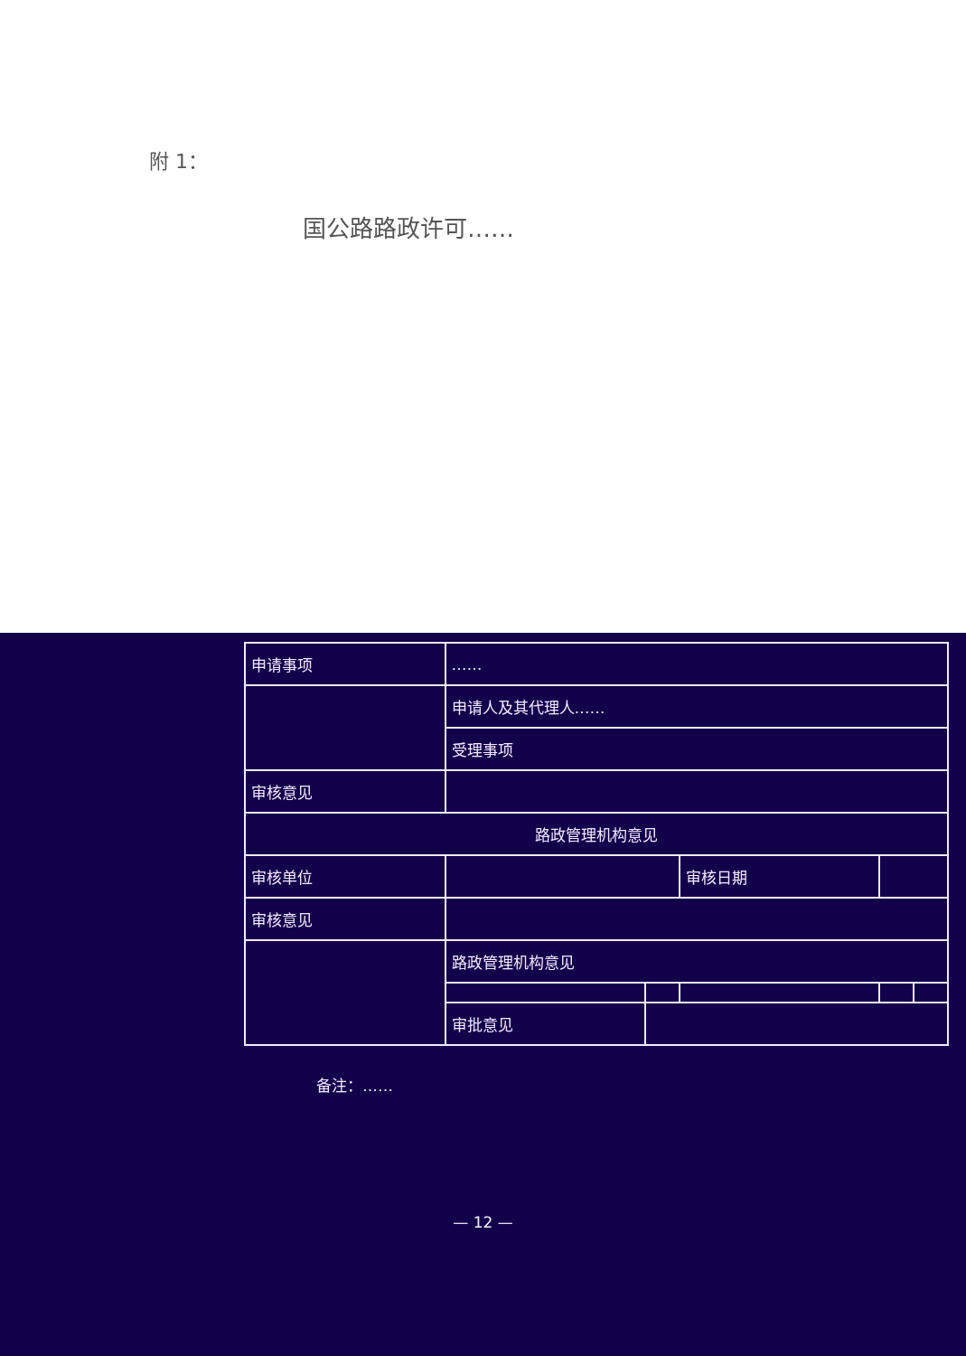附 1：
国公路路政许可……
| 申请事项 | …… | | | | |
| | 申请人及其代理人…… | | | | |
| | 受理事项 | | | | |
| 审核意见 | | | | | |
| 路政管理机构意见 | | | | | |
| 审核单位 | | | 审核日期 | | |
| 审核意见 | | | | | |
| | 路政管理机构意见 | | | | |
| | 审批意见 | | | | |
备注：……
— 12 —